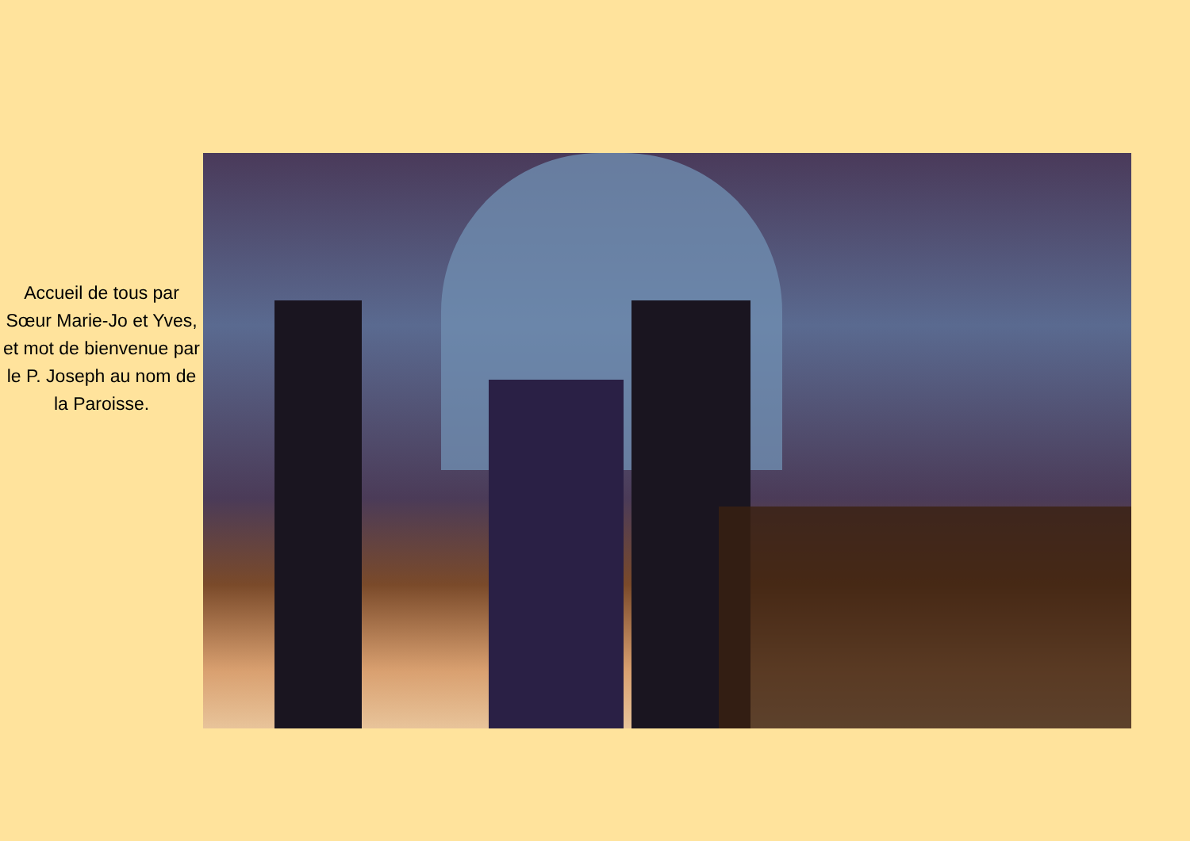Accueil de tous par Sœur Marie-Jo et Yves, et mot de bienvenue par le P. Joseph au nom de la Paroisse.